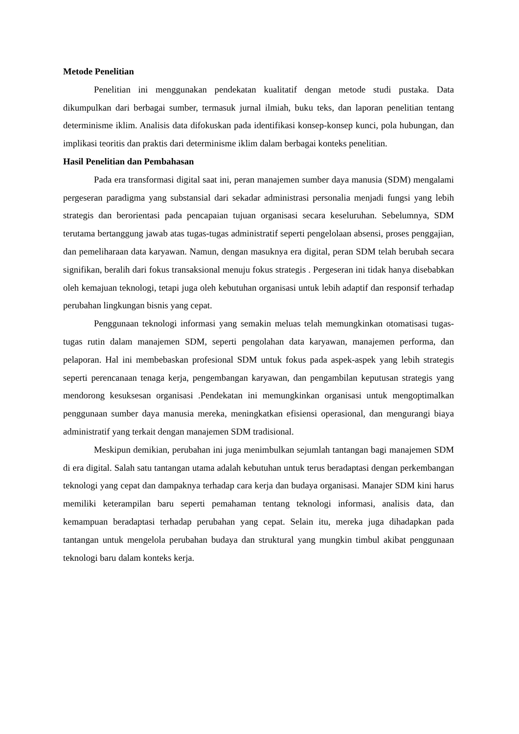Metode Penelitian
Penelitian ini menggunakan pendekatan kualitatif dengan metode studi pustaka. Data dikumpulkan dari berbagai sumber, termasuk jurnal ilmiah, buku teks, dan laporan penelitian tentang determinisme iklim. Analisis data difokuskan pada identifikasi konsep-konsep kunci, pola hubungan, dan implikasi teoritis dan praktis dari determinisme iklim dalam berbagai konteks penelitian.
Hasil Penelitian dan Pembahasan
Pada era transformasi digital saat ini, peran manajemen sumber daya manusia (SDM) mengalami pergeseran paradigma yang substansial dari sekadar administrasi personalia menjadi fungsi yang lebih strategis dan berorientasi pada pencapaian tujuan organisasi secara keseluruhan. Sebelumnya, SDM terutama bertanggung jawab atas tugas-tugas administratif seperti pengelolaan absensi, proses penggajian, dan pemeliharaan data karyawan. Namun, dengan masuknya era digital, peran SDM telah berubah secara signifikan, beralih dari fokus transaksional menuju fokus strategis . Pergeseran ini tidak hanya disebabkan oleh kemajuan teknologi, tetapi juga oleh kebutuhan organisasi untuk lebih adaptif dan responsif terhadap perubahan lingkungan bisnis yang cepat.
Penggunaan teknologi informasi yang semakin meluas telah memungkinkan otomatisasi tugas-tugas rutin dalam manajemen SDM, seperti pengolahan data karyawan, manajemen performa, dan pelaporan. Hal ini membebaskan profesional SDM untuk fokus pada aspek-aspek yang lebih strategis seperti perencanaan tenaga kerja, pengembangan karyawan, dan pengambilan keputusan strategis yang mendorong kesuksesan organisasi .Pendekatan ini memungkinkan organisasi untuk mengoptimalkan penggunaan sumber daya manusia mereka, meningkatkan efisiensi operasional, dan mengurangi biaya administratif yang terkait dengan manajemen SDM tradisional.
Meskipun demikian, perubahan ini juga menimbulkan sejumlah tantangan bagi manajemen SDM di era digital. Salah satu tantangan utama adalah kebutuhan untuk terus beradaptasi dengan perkembangan teknologi yang cepat dan dampaknya terhadap cara kerja dan budaya organisasi. Manajer SDM kini harus memiliki keterampilan baru seperti pemahaman tentang teknologi informasi, analisis data, dan kemampuan beradaptasi terhadap perubahan yang cepat. Selain itu, mereka juga dihadapkan pada tantangan untuk mengelola perubahan budaya dan struktural yang mungkin timbul akibat penggunaan teknologi baru dalam konteks kerja.